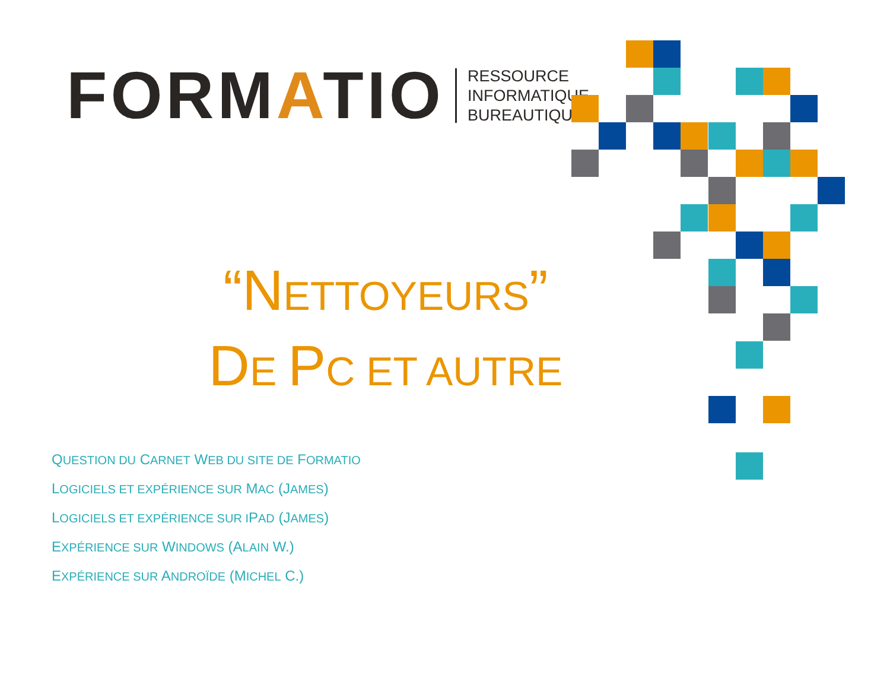FORMATIO
RESSOURCE
INFORMATIQUE
BUREAUTIQUE
“NETTOYEURS”
DE PC ET AUTRE
QUESTION DU CARNET WEB DU SITE DE FORMATIO
LOGICIELS ET EXPÉRIENCE SUR MAC (JAMES)
LOGICIELS ET EXPÉRIENCE SUR IPAD (JAMES)
EXPÉRIENCE SUR WINDOWS (ALAIN W.)
EXPÉRIENCE SUR ANDROÏDE (MICHEL C.)